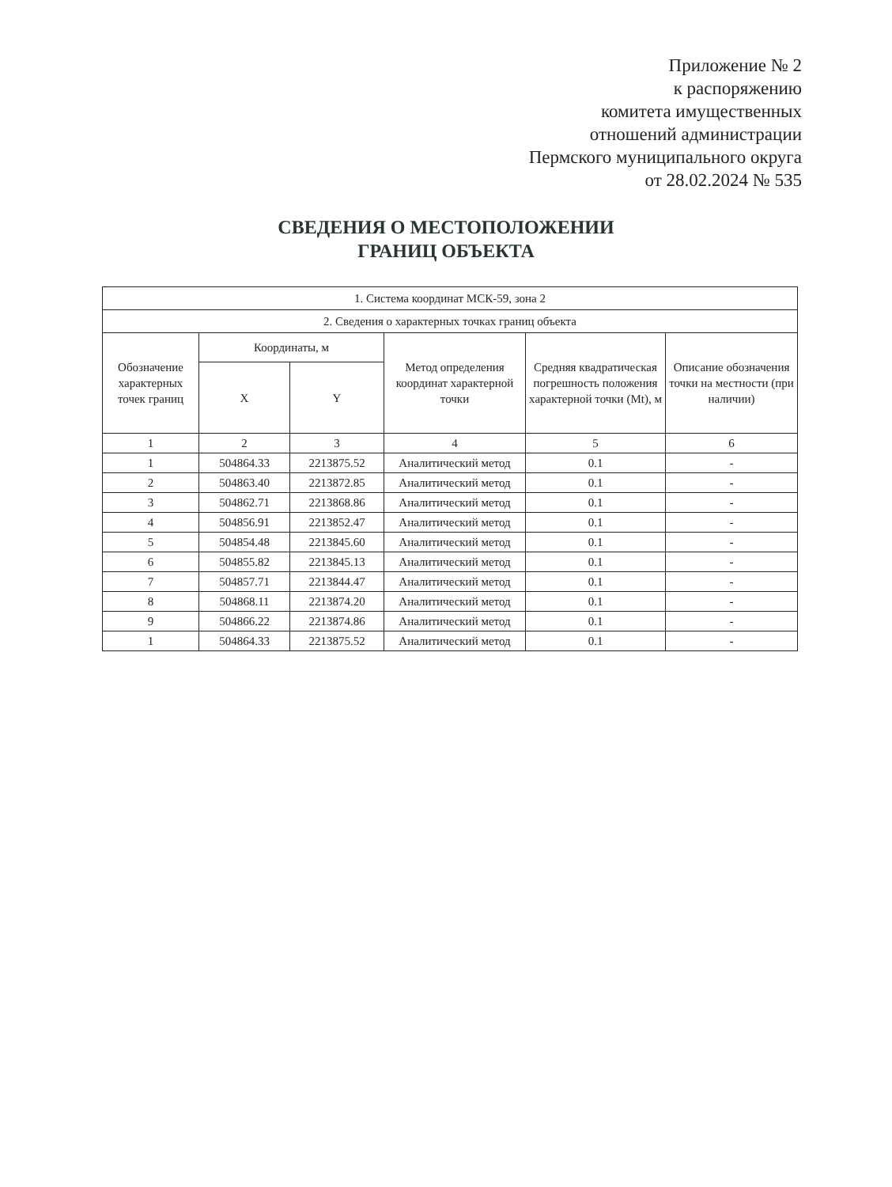Приложение № 2
к распоряжению
комитета имущественных
отношений администрации
Пермского муниципального округа
от 28.02.2024 № 535
СВЕДЕНИЯ О МЕСТОПОЛОЖЕНИИ
ГРАНИЦ ОБЪЕКТА
| 1. Система координат МСК-59, зона 2 | | | | | |
| 2. Сведения о характерных точках границ объекта | | | | | |
| Обозначение характерных точек границ | Координаты, м | | Метод определения координат характерной точки | Средняя квадратическая погрешность положения характерной точки (Mt), м | Описание обозначения точки на местности (при наличии) |
| | X | Y | | | |
| 1 | 2 | 3 | 4 | 5 | 6 |
| 1 | 504864.33 | 2213875.52 | Аналитический метод | 0.1 | - |
| 2 | 504863.40 | 2213872.85 | Аналитический метод | 0.1 | - |
| 3 | 504862.71 | 2213868.86 | Аналитический метод | 0.1 | - |
| 4 | 504856.91 | 2213852.47 | Аналитический метод | 0.1 | - |
| 5 | 504854.48 | 2213845.60 | Аналитический метод | 0.1 | - |
| 6 | 504855.82 | 2213845.13 | Аналитический метод | 0.1 | - |
| 7 | 504857.71 | 2213844.47 | Аналитический метод | 0.1 | - |
| 8 | 504868.11 | 2213874.20 | Аналитический метод | 0.1 | - |
| 9 | 504866.22 | 2213874.86 | Аналитический метод | 0.1 | - |
| 1 | 504864.33 | 2213875.52 | Аналитический метод | 0.1 | - |